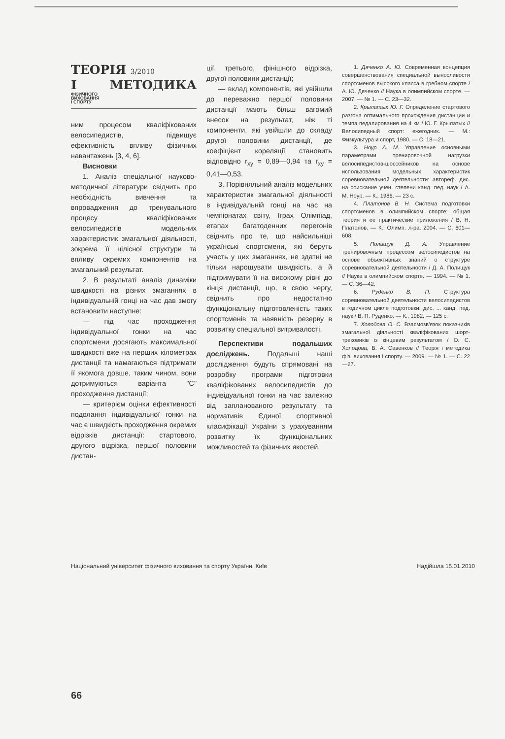ТЕОРІЯ 3/2010
І МЕТОДИКА ФІЗИЧНОГО
ВИХОВАННЯ
І СПОРТУ
ним процесом кваліфікованих велосипедистів, підвищує ефективність впливу фізичних навантажень [3, 4, 6].
Висновки
1. Аналіз спеціальної науково-методичної літератури свідчить про необхідність вивчення та впровадження до тренувального процесу кваліфікованих велосипедистів модельних характеристик змагальної діяльності, зокрема її цілісної структури та впливу окремих компонентів на змагальний результат.
2. В результаті аналіз динаміки швидкості на різних змаганнях в індивідуальній гонці на час дав змогу встановити наступне:
— під час проходження індивідуальної гонки на час спортсмени досягають максимальної швидкості вже на перших кілометрах дистанції та намагаються підтримати її якомога довше, таким чином, вони дотримуються варіанта "С" проходження дистанції;
— критерієм оцінки ефективності подолання індивідуальної гонки на час є швидкість проходження окремих відрізків дистанції: стартового, другого відрізка, першої половини дистан-
ції, третього, фінішного відрізка, другої половини дистанції;
— вклад компонентів, які увійшли до переважно першої половини дистанції мають більш вагомий внесок на результат, ніж ті компоненти, які увійшли до складу другої половини дистанції, де коефіцієнт кореляції становить відповідно r<sub>xy</sub> = 0,89—0,94 та r<sub>xy</sub> = 0,41—0,53.
3. Порівняльний аналіз модельних характеристик змагальної діяльності в індивідуальній гонці на час на чемпіонатах світу, Іграх Олімпіад, етапах багатоденних перегонів свідчить про те, що найсильніші українські спортсмени, які беруть участь у цих змаганнях, не здатні не тільки нарощувати швидкість, а й підтримувати її на високому рівні до кінця дистанції, що, в свою чергу, свідчить про недостатню функціональну підготовленість таких спортсменів та наявність резерву в розвитку спеціальної витривалості.
Перспективи подальших досліджень. Подальші наші дослідження будуть спрямовані на розробку програми підготовки кваліфікованих велосипедистів до індивідуальної гонки на час залежно від запланованого результату та нормативів Єдиної спортивної класифікації України з урахуванням розвитку їх функціональних можливостей та фізичних якостей.
1. Дяченко А. Ю. Современная концепция совершенствования специальной выносливости спортсменов высокого класса в гребном спорте / А. Ю. Дяченко // Наука в олимпийском спорте. — 2007. — № 1. — С. 23—32.
2. Крылатых Ю. Г. Определение стартового разгона оптимального прохождения дистанции и темпа педалирования на 4 км / Ю. Г. Крылатых // Велосипедный спорт: ежегодник. — М.: Физкультура и спорт, 1980. — С. 18—21.
3. Ноур А. М. Управление основными параметрами тренировочной нагрузки велосипедистов-шоссейников на основе использования модельных характеристик соревновательной деятельности: автореф. дис. на соискание учен. степени канд. пед. наук / А. М. Ноур. — К., 1986. — 23 с.
4. Платонов В. Н. Система подготовки спортсменов в олимпийском спорте: общая теория и ее практические приложения / В. Н. Платонов. — К.: Олимп. л-ра, 2004. — С. 601—608.
5. Полищук Д. А. Управление тренировочным процессом велосипедистов на основе объективных знаний о структуре соревновательной деятельности / Д. А. Полищук // Наука в олимпийском спорте. — 1994. — № 1. — С. 36—42.
6. Руденко В. П. Структура соревновательной деятельности велосипедистов в годичном цикле подготовки: дис. ... канд. пед. наук / В. П. Руденко. — К., 1982. — 125 с.
7. Холодова О. С. Взаємозв'язок показників змагальної діяльності кваліфікованих шорт-трековиків із кінцевим результатом / О. С. Холодова, В. А. Савенков // Теорія і методика фіз. виховання і спорту. — 2009. — № 1. — С. 22—27.
Національний університет фізичного виховання та спорту України, Київ Надійшла 15.01.2010
66